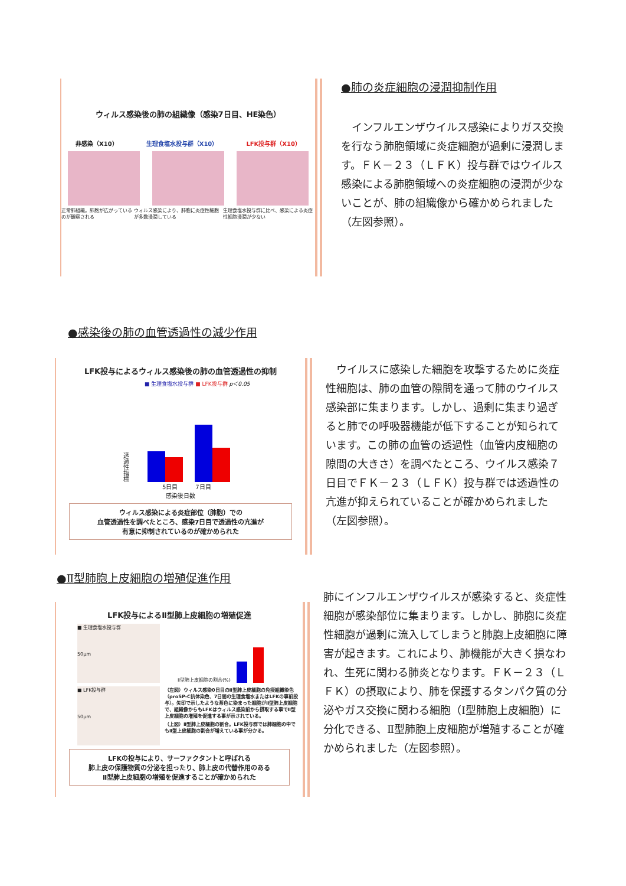ウィルス感染後の肺の組織像（感染7日目、HE染色）
非感染（X10） 生理食塩水投与群（X10） LFK投与群（X10）
正常肺組織。肺胞が広がっているのが観察される ウィルス感染により、肺胞に炎症性細胞が多数浸潤している 生理食塩水投与群に比べ、感染による炎症性細胞浸潤が少ない
●肺の炎症細胞の浸潤抑制作用
　インフルエンザウイルス感染によりガス交換を行なう肺胞領域に炎症細胞が過剰に浸潤します。ＦＫ－２３（ＬＦＫ）投与群ではウイルス感染による肺胞領域への炎症細胞の浸潤が少ないことが、肺の組織像から確かめられました（左図参照）。
●感染後の肺の血管透過性の減少作用
LFK投与によるウィルス感染後の肺の血管透過性の抑制
■ 生理食塩水投与群 ■ LFK投与群 p＜0.05
透過性指標
5日目　　　7日目
感染後日数
ウィルス感染による炎症部位（肺胞）での
血管透過性を調べたところ、感染7日目で透過性の亢進が
有意に抑制されているのが確かめられた
　ウイルスに感染した細胞を攻撃するために炎症性細胞は、肺の血管の隙間を通って肺のウイルス感染部に集まります。しかし、過剰に集まり過ぎると肺での呼吸器機能が低下することが知られています。この肺の血管の透過性（血管内皮細胞の隙間の大きさ）を調べたところ、ウイルス感染７日目でＦＫ－２３（ＬＦＫ）投与群では透過性の亢進が抑えられていることが確かめられました（左図参照）。
●Ⅱ型肺胞上皮細胞の増殖促進作用
LFK投与によるⅡ型肺上皮細胞の増殖促進
■ 生理食塩水投与群
50μm
Ⅱ型肺上皮細胞の割合(%)
■ LFK投与群
50μm
（左図）ウィルス感染0日目のⅡ型肺上皮細胞の免疫組織染色（proSP-C抗体染色、7日間の生理食塩水またはLFKの事前投与）。矢印で示したような茶色に染まった細胞がⅡ型肺上皮細胞で、組織像からもLFKはウィルス感染前から摂取する事でⅡ型上皮細胞の増殖を促進する事が示されている。
（上図）Ⅱ型肺上皮細胞の割合。LFK投与群では肺細胞の中でもⅡ型上皮細胞の割合が増えている事が分かる。
LFKの投与により、サーファクタントと呼ばれる
肺上皮の保護物質の分泌を担ったり、肺上皮の代替作用のある
Ⅱ型肺上皮細胞の増殖を促進することが確かめられた
肺にインフルエンザウイルスが感染すると、炎症性細胞が感染部位に集まります。しかし、肺胞に炎症性細胞が過剰に流入してしまうと肺胞上皮細胞に障害が起きます。これにより、肺機能が大きく損なわれ、生死に関わる肺炎となります。ＦＫ－２３（ＬＦＫ）の摂取により、肺を保護するタンパク質の分泌やガス交換に関わる細胞（Ⅰ型肺胞上皮細胞）に分化できる、Ⅱ型肺胞上皮細胞が増殖することが確かめられました（左図参照）。